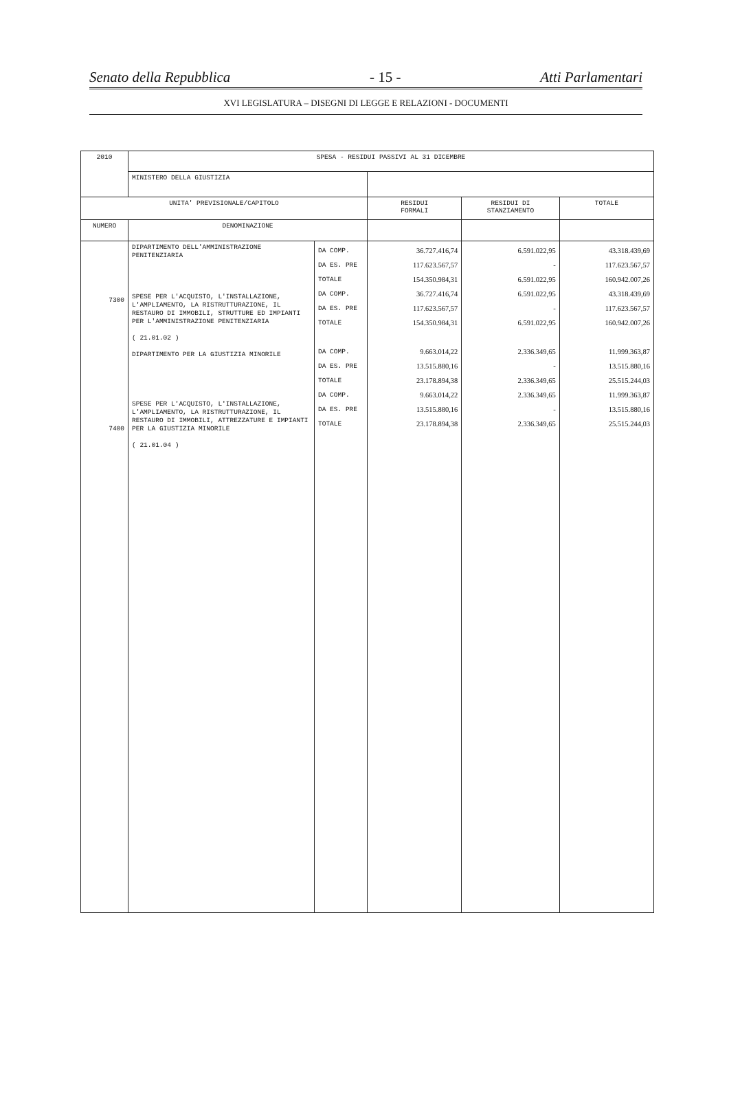Senato della Repubblica - 15 - Atti Parlamentari
XVI LEGISLATURA – DISEGNI DI LEGGE E RELAZIONI - DOCUMENTI
| 2010 | SPESA - RESIDUI PASSIVI AL 31 DICEMBRE | | | | |
| --- | --- | --- | --- | --- | --- |
| | MINISTERO DELLA GIUSTIZIA | | | | |
| UNITA' PREVISIONALE/CAPITOLO | | | RESIDUI FORMALI | RESIDUI DI STANZIAMENTO | TOTALE |
| NUMERO | DENOMINAZIONE | | | | |
| 7300 7400 | DIPARTIMENTO DELL'AMMINISTRAZIONE PENITENZIARIA SPESE PER L'ACQUISTO, L'INSTALLAZIONE, L'AMPLIAMENTO, LA RISTRUTTURAZIONE, IL RESTAURO DI IMMOBILI, STRUTTURE ED IMPIANTI PER L'AMMINISTRAZIONE PENITENZIARIA ( 21.01.02 ) DIPARTIMENTO PER LA GIUSTIZIA MINORILE SPESE PER L'ACQUISTO, L'INSTALLAZIONE, L'AMPLIAMENTO, LA RISTRUTTURAZIONE, IL RESTAURO DI IMMOBILI, ATTREZZATURE E IMPIANTI PER LA GIUSTIZIA MINORILE ( 21.01.04 ) | DA COMP. DA ES. PRE TOTALE DA COMP. DA ES. PRE TOTALE DA COMP. DA ES. PRE TOTALE DA COMP. DA ES. PRE TOTALE | 36.727.416,74 117.623.567,57 154.350.984,31 36.727.416,74 117.623.567,57 154.350.984,31 9.663.014,22 13.515.880,16 23.178.894,38 9.663.014,22 13.515.880,16 23.178.894,38 | 6.591.022,95 - 6.591.022,95 6.591.022,95 - 6.591.022,95 2.336.349,65 - 2.336.349,65 2.336.349,65 - 2.336.349,65 | 43.318.439,69 117.623.567,57 160.942.007,26 43.318.439,69 117.623.567,57 160.942.007,26 11.999.363,87 13.515.880,16 25.515.244,03 11.999.363,87 13.515.880,16 25.515.244,03 |